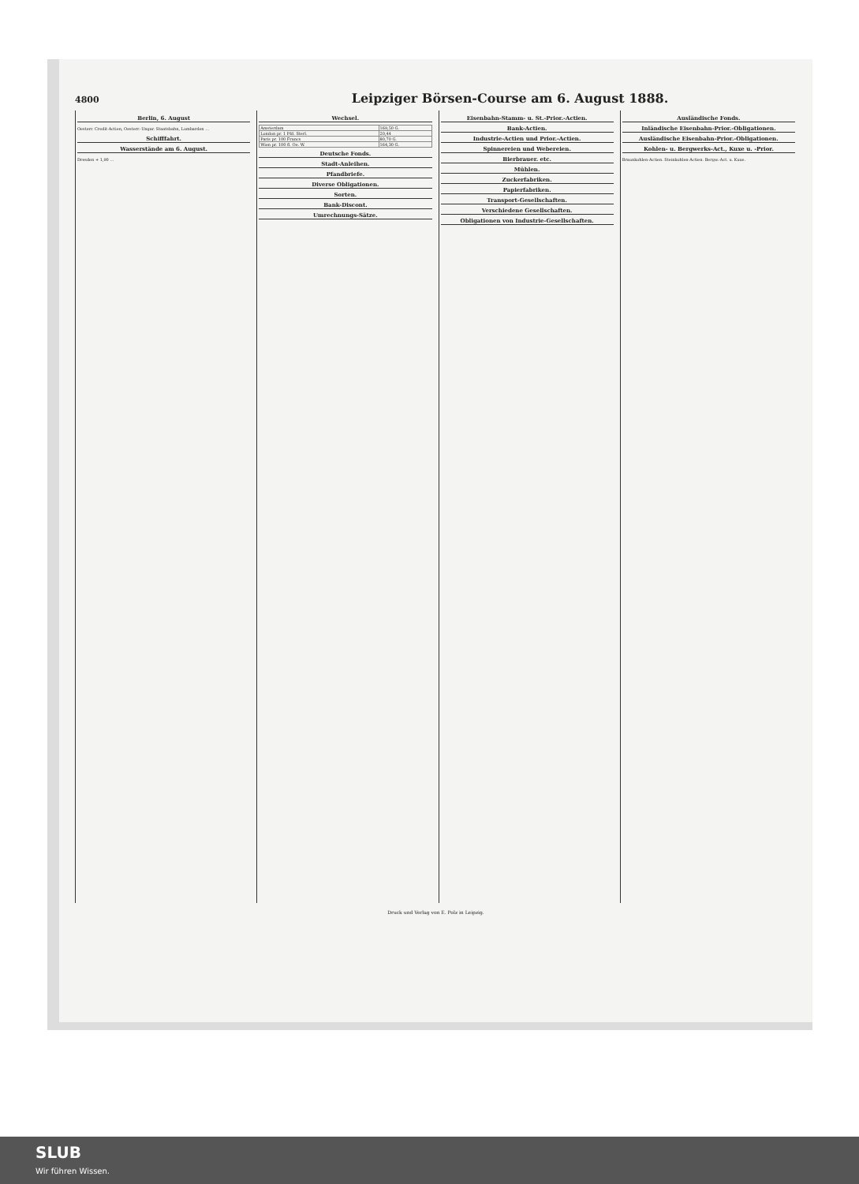4800 Leipziger Börsen-Course am 6. August 1888.
Berlin, 6. August
Oesterr. Credit-Actien, Oesterr.-Ungar. Staatsbahn, Lombarden …
Schifffahrt.
Wasserstände am 6. August.
Dresden + 1,90 …
Wechsel.
| Amsterdam | 169,50 G. |
| London pr. 1 Pfd. Sterl. | 20,44 |
| Paris pr. 100 Francs | 80,70 G. |
| Wien pr. 100 fl. Oe. W. | 164,30 G. |
Deutsche Fonds.
Stadt-Anleihen.
Pfandbriefe.
Diverse Obligationen.
Sorten.
Bank-Discont.
Umrechnungs-Sätze.
Eisenbahn-Stamm- u. St.-Prior.-Actien.
Bank-Actien.
Industrie-Actien und Prior.-Actien.
Spinnereien und Webereien.
Bierbrauer. etc.
Mühlen.
Zuckerfabriken.
Papierfabriken.
Transport-Gesellschaften.
Verschiedene Gesellschaften.
Obligationen von Industrie-Gesellschaften.
Ausländische Fonds.
Inländische Eisenbahn-Prior.-Obligationen.
Ausländische Eisenbahn-Prior.-Obligationen.
Kohlen- u. Bergwerks-Act., Kuxe u. -Prior.
Braunkohlen-Actien. Steinkohlen-Actien. Bergw.-Act. u. Kuxe.
Druck und Verlag von E. Polz in Leipzig.
SLUB
Wir führen Wissen.